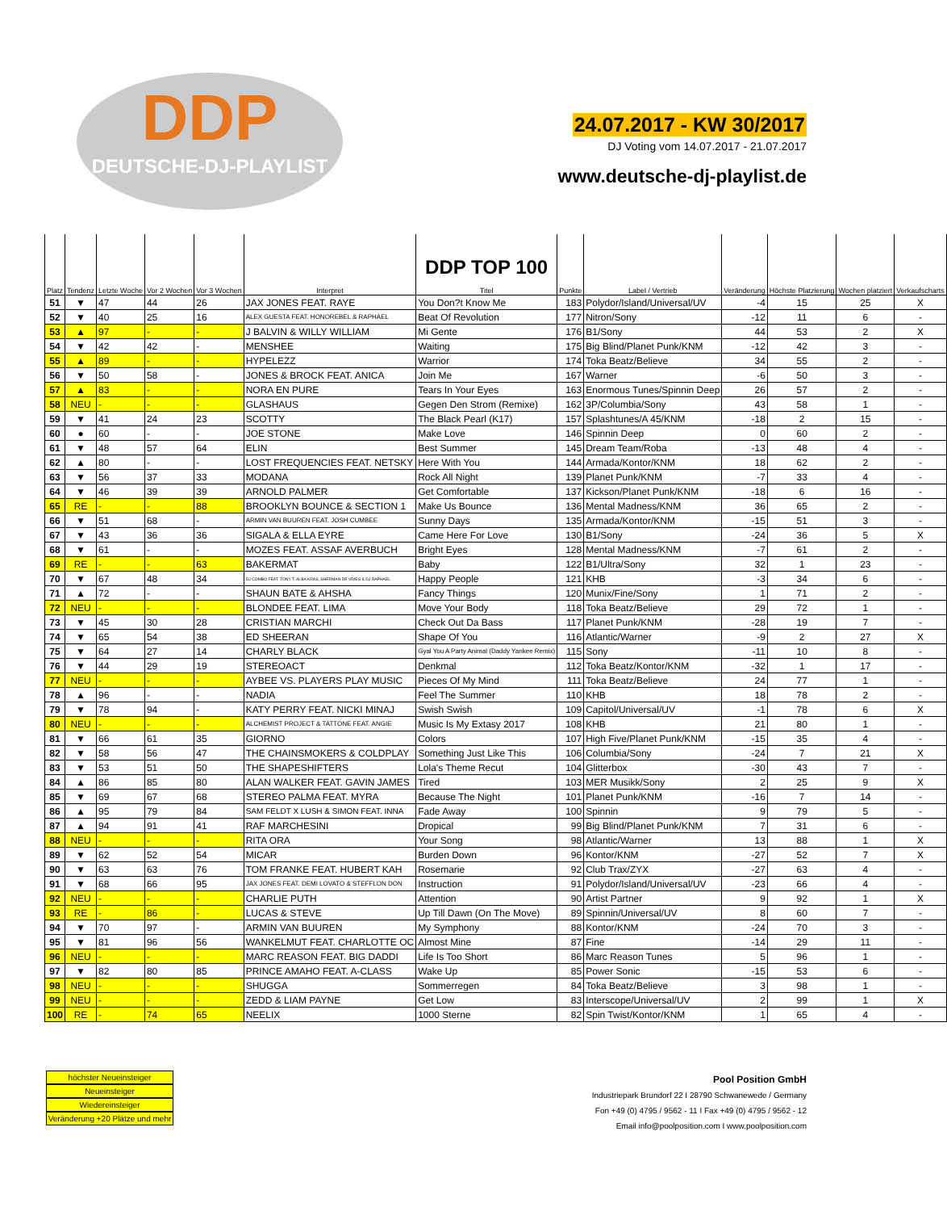DDP
DEUTSCHE-DJ-PLAYLIST
24.07.2017 - KW 30/2017
DJ Voting vom 14.07.2017 - 21.07.2017
www.deutsche-dj-playlist.de
| Platz | Tendenz | Letzte Woche | Vor 2 Wochen | Vor 3 Wochen | Interpret | DDP TOP 100 Titel | Punkte | Label / Vertrieb | Veränderung | Höchste Platzierung | Wochen platziert | Verkaufscharts |
| --- | --- | --- | --- | --- | --- | --- | --- | --- | --- | --- | --- | --- |
| 51 | ▼ | 47 | 44 | 26 | JAX JONES FEAT. RAYE | You Don?t Know Me | 183 | Polydor/Island/Universal/UV | -4 | 15 | 25 | X |
| 52 | ▼ | 40 | 25 | 16 | ALEX GUESTA FEAT. HONOREBEL & RAPHAEL | Beat Of Revolution | 177 | Nitron/Sony | -12 | 11 | 6 | - |
| 53 | ▲ | 97 | - | - | J BALVIN & WILLY WILLIAM | Mi Gente | 176 | B1/Sony | 44 | 53 | 2 | X |
| 54 | ▼ | 42 | 42 | - | MENSHEE | Waiting | 175 | Big Blind/Planet Punk/KNM | -12 | 42 | 3 | - |
| 55 | ▲ | 89 | - | - | HYPELEZZ | Warrior | 174 | Toka Beatz/Believe | 34 | 55 | 2 | - |
| 56 | ▼ | 50 | 58 | - | JONES & BROCK FEAT. ANICA | Join Me | 167 | Warner | -6 | 50 | 3 | - |
| 57 | ▲ | 83 | - | - | NORA EN PURE | Tears In Your Eyes | 163 | Enormous Tunes/Spinnin Deep | 26 | 57 | 2 | - |
| 58 | NEU | - | - | - | GLASHAUS | Gegen Den Strom (Remixe) | 162 | 3P/Columbia/Sony | 43 | 58 | 1 | - |
| 59 | ▼ | 41 | 24 | 23 | SCOTTY | The Black Pearl (K17) | 157 | Splashtunes/A 45/KNM | -18 | 2 | 15 | - |
| 60 | ● | 60 | - | - | JOE STONE | Make Love | 146 | Spinnin Deep | 0 | 60 | 2 | - |
| 61 | ▼ | 48 | 57 | 64 | ELIN | Best Summer | 145 | Dream Team/Roba | -13 | 48 | 4 | - |
| 62 | ▲ | 80 | - | - | LOST FREQUENCIES FEAT. NETSKY | Here With You | 144 | Armada/Kontor/KNM | 18 | 62 | 2 | - |
| 63 | ▼ | 56 | 37 | 33 | MODANA | Rock All Night | 139 | Planet Punk/KNM | -7 | 33 | 4 | - |
| 64 | ▼ | 46 | 39 | 39 | ARNOLD PALMER | Get Comfortable | 137 | Kickson/Planet Punk/KNM | -18 | 6 | 16 | - |
| 65 | RE | - | - | 88 | BROOKLYN BOUNCE & SECTION 1 | Make Us Bounce | 136 | Mental Madness/KNM | 36 | 65 | 2 | - |
| 66 | ▼ | 51 | 68 | - | ARMIN VAN BUUREN FEAT. JOSH CUMBEE | Sunny Days | 135 | Armada/Kontor/KNM | -15 | 51 | 3 | - |
| 67 | ▼ | 43 | 36 | 36 | SIGALA & ELLA EYRE | Came Here For Love | 130 | B1/Sony | -24 | 36 | 5 | X |
| 68 | ▼ | 61 | - | - | MOZES FEAT. ASSAF AVERBUCH | Bright Eyes | 128 | Mental Madness/KNM | -7 | 61 | 2 | - |
| 69 | RE | - | - | 63 | BAKERMAT | Baby | 122 | B1/Ultra/Sony | 32 | 1 | 23 | - |
| 70 | ▼ | 67 | 48 | 34 | DJ COMBO FEAT. TONY T, ALBA KRAS, SHERMAN DE VRIES & DJ RAPHAEL | Happy People | 121 | KHB | -3 | 34 | 6 | - |
| 71 | ▲ | 72 | - | - | SHAUN BATE & AHSHA | Fancy Things | 120 | Munix/Fine/Sony | 1 | 71 | 2 | - |
| 72 | NEU | - | - | - | BLONDEE FEAT. LIMA | Move Your Body | 118 | Toka Beatz/Believe | 29 | 72 | 1 | - |
| 73 | ▼ | 45 | 30 | 28 | CRISTIAN MARCHI | Check Out Da Bass | 117 | Planet Punk/KNM | -28 | 19 | 7 | - |
| 74 | ▼ | 65 | 54 | 38 | ED SHEERAN | Shape Of You | 116 | Atlantic/Warner | -9 | 2 | 27 | X |
| 75 | ▼ | 64 | 27 | 14 | CHARLY BLACK | Gyal You A Party Animal (Daddy Yankee Remix) | 115 | Sony | -11 | 10 | 8 | - |
| 76 | ▼ | 44 | 29 | 19 | STEREOACT | Denkmal | 112 | Toka Beatz/Kontor/KNM | -32 | 1 | 17 | - |
| 77 | NEU | - | - | - | AYBEE VS. PLAYERS PLAY MUSIC | Pieces Of My Mind | 111 | Toka Beatz/Believe | 24 | 77 | 1 | - |
| 78 | ▲ | 96 | - | - | NADIA | Feel The Summer | 110 | KHB | 18 | 78 | 2 | - |
| 79 | ▼ | 78 | 94 | - | KATY PERRY FEAT. NICKI MINAJ | Swish Swish | 109 | Capitol/Universal/UV | -1 | 78 | 6 | X |
| 80 | NEU | - | - | - | ALCHEMIST PROJECT & TATTONE FEAT. ANGIE | Music Is My Extasy 2017 | 108 | KHB | 21 | 80 | 1 | - |
| 81 | ▼ | 66 | 61 | 35 | GIORNO | Colors | 107 | High Five/Planet Punk/KNM | -15 | 35 | 4 | - |
| 82 | ▼ | 58 | 56 | 47 | THE CHAINSMOKERS & COLDPLAY | Something Just Like This | 106 | Columbia/Sony | -24 | 7 | 21 | X |
| 83 | ▼ | 53 | 51 | 50 | THE SHAPESHIFTERS | Lola's Theme Recut | 104 | Glitterbox | -30 | 43 | 7 | - |
| 84 | ▲ | 86 | 85 | 80 | ALAN WALKER FEAT. GAVIN JAMES | Tired | 103 | MER Musikk/Sony | 2 | 25 | 9 | X |
| 85 | ▼ | 69 | 67 | 68 | STEREO PALMA FEAT. MYRA | Because The Night | 101 | Planet Punk/KNM | -16 | 7 | 14 | - |
| 86 | ▲ | 95 | 79 | 84 | SAM FELDT X LUSH & SIMON FEAT. INNA | Fade Away | 100 | Spinnin | 9 | 79 | 5 | - |
| 87 | ▲ | 94 | 91 | 41 | RAF MARCHESINI | Dropical | 99 | Big Blind/Planet Punk/KNM | 7 | 31 | 6 | - |
| 88 | NEU | - | - | - | RITA ORA | Your Song | 98 | Atlantic/Warner | 13 | 88 | 1 | X |
| 89 | ▼ | 62 | 52 | 54 | MICAR | Burden Down | 96 | Kontor/KNM | -27 | 52 | 7 | X |
| 90 | ▼ | 63 | 63 | 76 | TOM FRANKE FEAT. HUBERT KAH | Rosemarie | 92 | Club Trax/ZYX | -27 | 63 | 4 | - |
| 91 | ▼ | 68 | 66 | 95 | JAX JONES FEAT. DEMI LOVATO & STEFFLON DON | Instruction | 91 | Polydor/Island/Universal/UV | -23 | 66 | 4 | - |
| 92 | NEU | - | - | - | CHARLIE PUTH | Attention | 90 | Artist Partner | 9 | 92 | 1 | X |
| 93 | RE | - | 86 | - | LUCAS & STEVE | Up Till Dawn (On The Move) | 89 | Spinnin/Universal/UV | 8 | 60 | 7 | - |
| 94 | ▼ | 70 | 97 | - | ARMIN VAN BUUREN | My Symphony | 88 | Kontor/KNM | -24 | 70 | 3 | - |
| 95 | ▼ | 81 | 96 | 56 | WANKELMUT FEAT. CHARLOTTE OC | Almost Mine | 87 | Fine | -14 | 29 | 11 | - |
| 96 | NEU | - | - | - | MARC REASON FEAT. BIG DADDI | Life Is Too Short | 86 | Marc Reason Tunes | 5 | 96 | 1 | - |
| 97 | ▼ | 82 | 80 | 85 | PRINCE AMAHO FEAT. A-CLASS | Wake Up | 85 | Power Sonic | -15 | 53 | 6 | - |
| 98 | NEU | - | - | - | SHUGGA | Sommerregen | 84 | Toka Beatz/Believe | 3 | 98 | 1 | - |
| 99 | NEU | - | - | - | ZEDD & LIAM PAYNE | Get Low | 83 | Interscope/Universal/UV | 2 | 99 | 1 | X |
| 100 | RE | - | 74 | 65 | NEELIX | 1000 Sterne | 82 | Spin Twist/Kontor/KNM | 1 | 65 | 4 | - |
höchster Neueinsteiger
Neueinsteiger
Wiedereinsteiger
Veränderung +20 Plätze und mehr
Pool Position GmbH
Industriepark Brundorf 22 I 28790 Schwanewede / Germany
Fon +49 (0) 4795 / 9562 - 11 I Fax +49 (0) 4795 / 9562 - 12
Email info@poolposition.com I www.poolposition.com